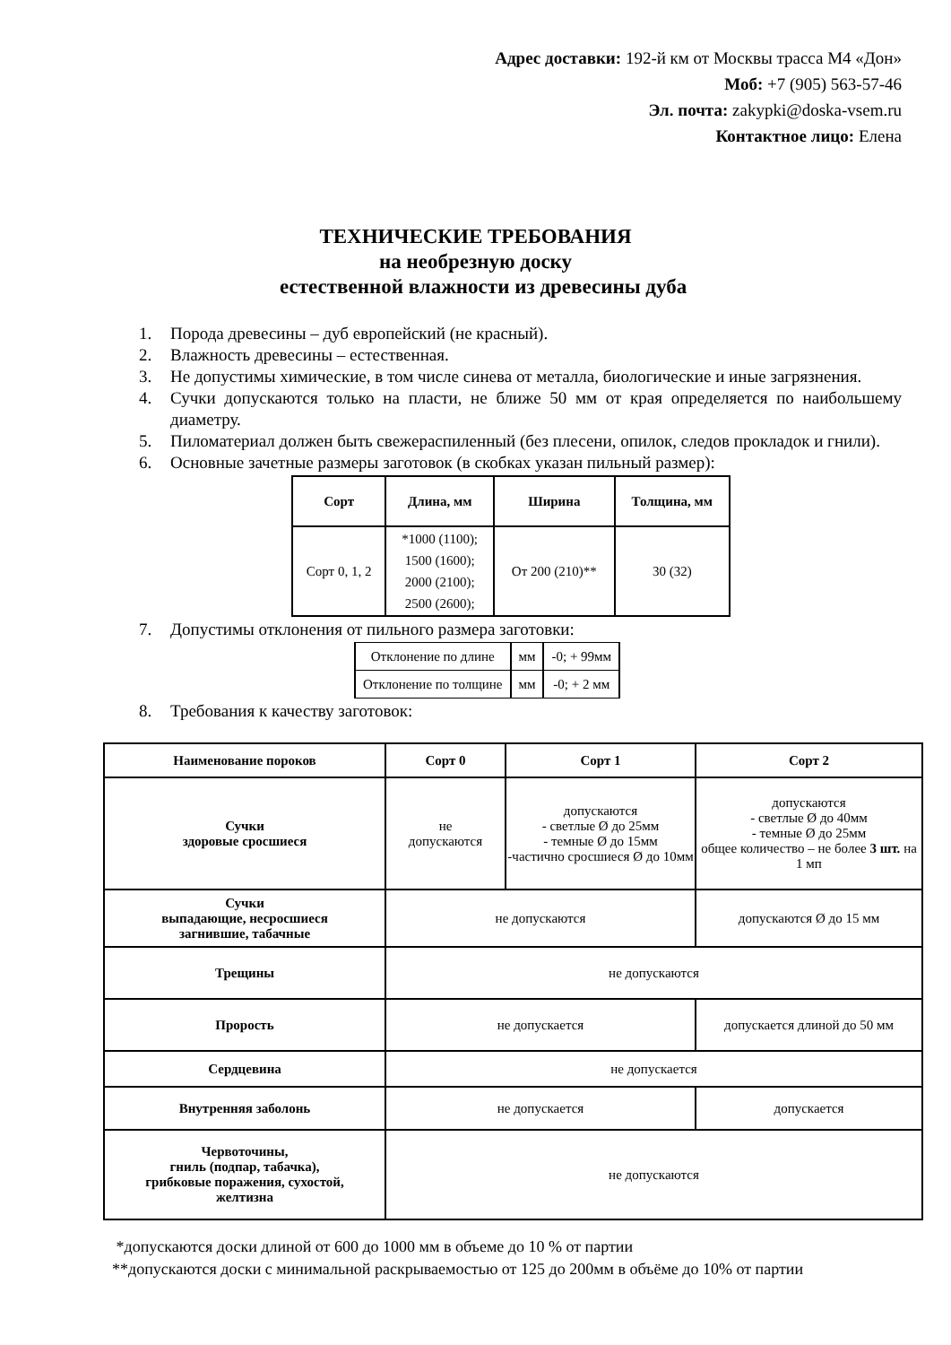Адрес доставки: 192-й км от Москвы трасса М4 «Дон»
Моб: +7 (905) 563-57-46
Эл. почта: zakypki@doska-vsem.ru
Контактное лицо: Елена
ТЕХНИЧЕСКИЕ ТРЕБОВАНИЯ
на необрезную доску
естественной влажности из древесины дуба
1. Порода древесины – дуб европейский (не красный).
2. Влажность древесины – естественная.
3. Не допустимы химические, в том числе синева от металла, биологические и иные загрязнения.
4. Сучки допускаются только на пласти, не ближе 50 мм от края определяется по наибольшему диаметру.
5. Пиломатериал должен быть свежераспиленный (без плесени, опилок, следов прокладок и гнили).
6. Основные зачетные размеры заготовок (в скобках указан пильный размер):
| Сорт | Длина, мм | Ширина | Толщина, мм |
| --- | --- | --- | --- |
| Сорт 0, 1, 2 | *1000 (1100); 1500 (1600); 2000 (2100); 2500 (2600); | От 200 (210)** | 30 (32) |
7. Допустимы отклонения от пильного размера заготовки:
| Отклонение по длине | мм | -0; + 99мм |
| Отклонение по толщине | мм | -0; + 2 мм |
8. Требования к качеству заготовок:
| Наименование пороков | Сорт 0 | Сорт 1 | Сорт 2 |
| --- | --- | --- | --- |
| Сучки здоровые сросшиеся | не допускаются | допускаются - светлые Ø до 25мм - темные Ø до 15мм -частично сросшиеся Ø до 10мм | допускаются - светлые Ø до 40мм - темные Ø до 25мм общее количество – не более 3 шт. на 1 мп |
| Сучки выпадающие, несросшиеся загнившие, табачные | не допускаются | | допускаются Ø до 15 мм |
| Трещины | не допускаются | | |
| Прорость | не допускается | | допускается длиной до 50 мм |
| Сердцевина | не допускается | | |
| Внутренняя заболонь | не допускается | | допускается |
| Червоточины, гниль (подпар, табачка), грибковые поражения, сухостой, желтизна | не допускаются | | |
*допускаются доски длиной от 600 до 1000 мм в объеме до 10 % от партии
**допускаются доски с минимальной раскрываемостью от 125 до 200мм в объёме до 10% от партии